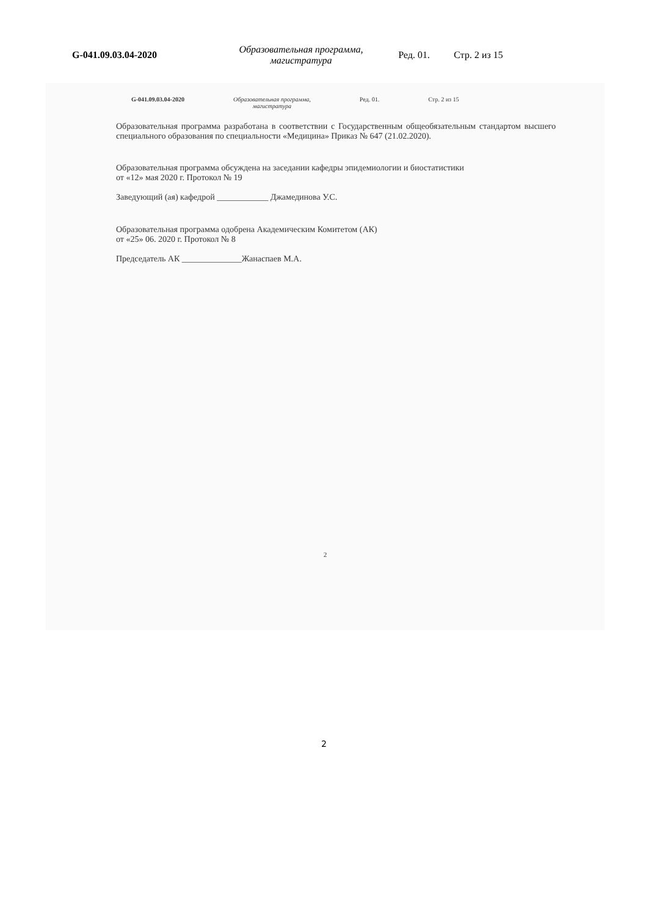G-041.09.03.04-2020
Образовательная программа, магистратура
Ред. 01. Стр. 2 из 15
G-041.09.03.04-2020 Образовательная программа,
магистратура
Ред. 01. Стр. 2 из 15
Образовательная программа разработана в соответствии с Государственным общеобязательным стандартом высшего специального образования по специальности «Медицина» Приказ № 647 (21.02.2020).
Образовательная программа обсуждена на заседании кафедры эпидемиологии и биостатистики
от «12» мая 2020 г. Протокол № 19
Заведующий (ая) кафедрой ____________ Джамединова У.С.
Образовательная программа одобрена Академическим Комитетом (АК)
от «25» 06. 2020 г. Протокол № 8
Председатель АК ______________Жанаспаев М.А.
2
2